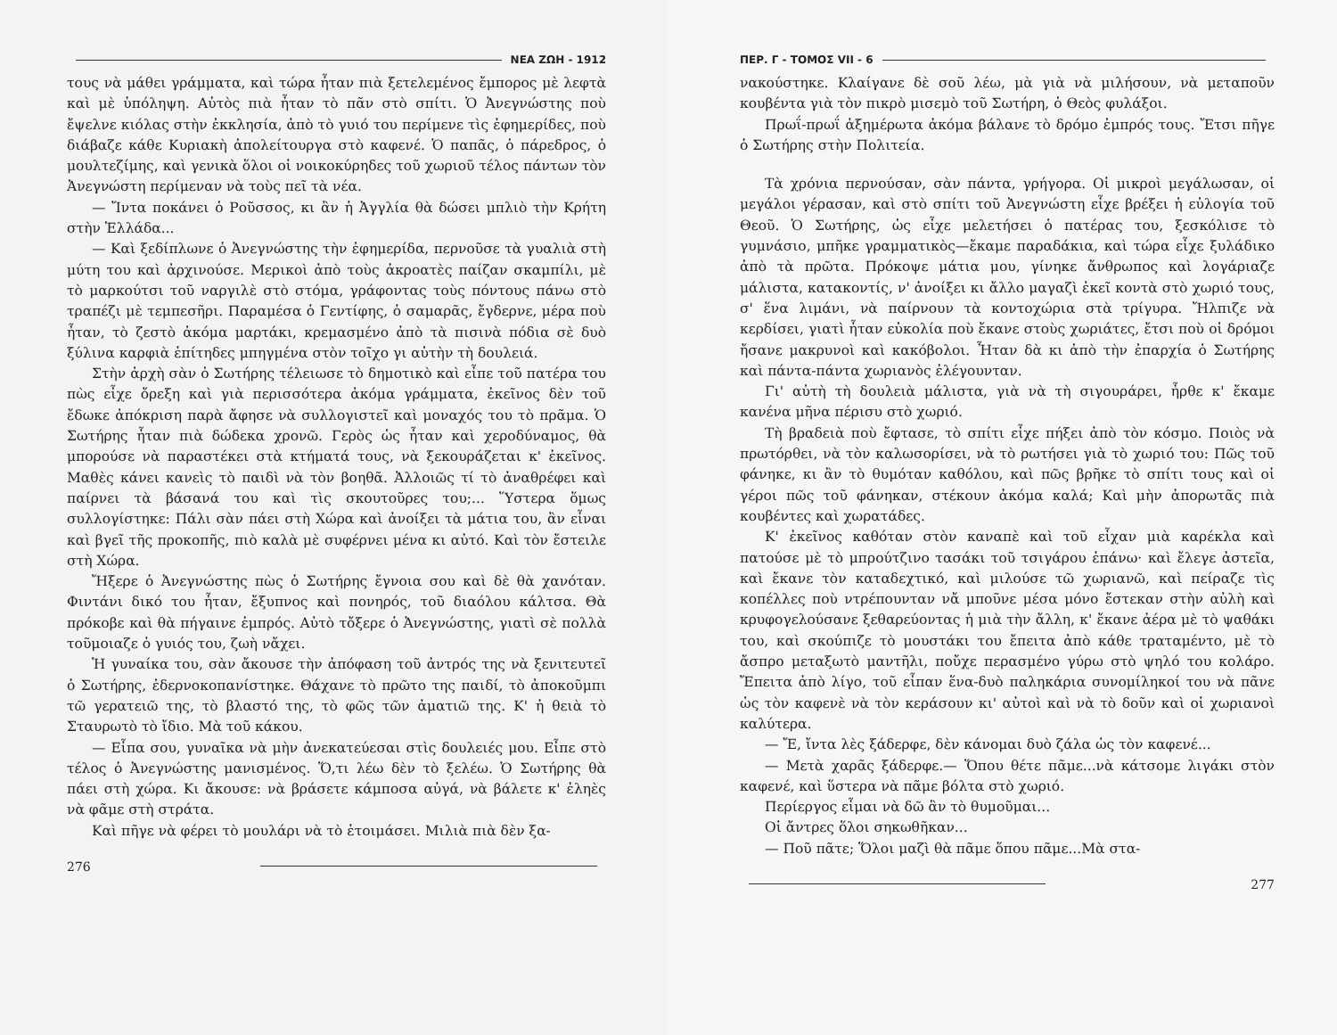ΝΕΑ ΖΩΗ - 1912
τους νὰ μάθει γράμματα, καὶ τώρα ἦταν πιὰ ξετελεμένος ἔμπορος μὲ λεφτὰ καὶ μὲ ὑπόληψη. Αὐτὸς πιὰ ἦταν τὸ πᾶν στὸ σπίτι. Ὁ Ἀνεγνώστης ποὺ ἔψελνε κιόλας στὴν ἐκκλησία, ἀπὸ τὸ γυιό του περίμενε τὶς ἐφημερίδες, ποὺ διάβαζε κάθε Κυριακὴ ἀπολείτουργα στὸ καφενέ. Ὁ παπᾶς, ὁ πάρεδρος, ὁ μουλτεζίμης, καὶ γενικὰ ὅλοι οἱ νοικοκύρηδες τοῦ χωριοῦ τέλος πάντων τὸν Ἀνεγνώστη περίμεναν νὰ τοὺς πεῖ τὰ νέα.
— Ἴντα ποκάνει ὁ Ροῦσσος, κι ἂν ἡ Ἀγγλία θὰ δώσει μπλιὸ τὴν Κρήτη στὴν Ἑλλάδα...
— Καὶ ξεδίπλωνε ὁ Ἀνεγνώστης τὴν ἐφημερίδα, περνοῦσε τὰ γυαλιὰ στὴ μύτη του καὶ ἀρχινούσε. Μερικοὶ ἀπὸ τοὺς ἀκροατὲς παίζαν σκαμπίλι, μὲ τὸ μαρκούτσι τοῦ ναργιλὲ στὸ στόμα, γράφοντας τοὺς πόντους πάνω στὸ τραπέζι μὲ τεμπεσῆρι. Παραμέσα ὁ Γεντίφης, ὁ σαμαρᾶς, ἔγδερνε, μέρα ποὺ ἦταν, τὸ ζεστὸ ἀκόμα μαρτάκι, κρεμασμένο ἀπὸ τὰ πισινὰ πόδια σὲ δυὸ ξύλινα καρφιὰ ἐπίτηδες μπηγμένα στὸν τοῖχο γι αὐτὴν τὴ δουλειά.
Στὴν ἀρχὴ σὰν ὁ Σωτήρης τέλειωσε τὸ δημοτικὸ καὶ εἶπε τοῦ πατέρα του πὼς εἶχε ὄρεξη καὶ γιὰ περισσότερα ἀκόμα γράμματα, ἐκεῖνος δὲν τοῦ ἔδωκε ἀπόκριση παρὰ ἄφησε νὰ συλλογιστεῖ καὶ μοναχός του τὸ πρᾶμα. Ὁ Σωτήρης ἦταν πιὰ δώδεκα χρονῶ. Γερὸς ὡς ἦταν καὶ χεροδύναμος, θὰ μπορούσε νὰ παραστέκει στὰ κτήματά τους, νὰ ξεκουράζεται κ' ἐκεῖνος. Μαθὲς κάνει κανεὶς τὸ παιδὶ νὰ τὸν βοηθᾶ. Ἀλλοιῶς τί τὸ ἀναθρέφει καὶ παίρνει τὰ βάσανά του καὶ τὶς σκουτοῦρες του;... Ὕστερα ὅμως συλλογίστηκε: Πάλι σὰν πάει στὴ Χώρα καὶ ἀνοίξει τὰ μάτια του, ἂν εἶναι καὶ βγεῖ τῆς προκοπῆς, πιὸ καλὰ μὲ συφέρνει μένα κι αὐτό. Καὶ τὸν ἔστειλε στὴ Χώρα.
Ἤξερε ὁ Ἀνεγνώστης πὼς ὁ Σωτήρης ἔγνοια σου καὶ δὲ θὰ χανόταν. Φιντάνι δικό του ἦταν, ἔξυπνος καὶ πονηρός, τοῦ διαόλου κάλτσα. Θὰ πρόκοβε καὶ θὰ πήγαινε ἐμπρός. Αὐτὸ τὄξερε ὁ Ἀνεγνώστης, γιατὶ σὲ πολλὰ τοῦμοιαζε ὁ γυιός του, ζωὴ νἄχει.
Ἡ γυναίκα του, σὰν ἄκουσε τὴν ἀπόφαση τοῦ ἀντρός της νὰ ξενιτευτεῖ ὁ Σωτήρης, ἐδερνοκοπανίστηκε. Θάχανε τὸ πρῶτο της παιδί, τὸ ἀποκοῦμπι τῶ γερατειῶ της, τὸ βλαστό της, τὸ φῶς τῶν ἀματιῶ της. Κ' ἡ θειὰ τὸ Σταυρωτὸ τὸ ἴδιο. Μὰ τοῦ κάκου.
— Εἶπα σου, γυναῖκα νὰ μὴν ἀνεκατεύεσαι στὶς δουλειές μου. Εἶπε στὸ τέλος ὁ Ἀνεγνώστης μανισμένος. Ὅ,τι λέω δὲν τὸ ξελέω. Ὁ Σωτήρης θὰ πάει στὴ χώρα. Κι ἄκουσε: νὰ βράσετε κάμποσα αὐγά, νὰ βάλετε κ' ἐληὲς νὰ φᾶμε στὴ στράτα.
Καὶ πῆγε νὰ φέρει τὸ μουλάρι νὰ τὸ ἑτοιμάσει. Μιλιὰ πιὰ δὲν ξα-
276
ΠΕΡ. Γ - ΤΟΜΟΣ VII - 6
νακούστηκε. Κλαίγανε δὲ σοῦ λέω, μὰ γιὰ νὰ μιλήσουν, νὰ μεταποῦν κουβέντα γιὰ τὸν πικρὸ μισεμὸ τοῦ Σωτήρη, ὁ Θεὸς φυλάξοι.
Πρωΐ-πρωΐ ἀξημέρωτα ἀκόμα βάλανε τὸ δρόμο ἐμπρός τους. Ἔτσι πῆγε ὁ Σωτήρης στὴν Πολιτεία.
Τὰ χρόνια περνούσαν, σὰν πάντα, γρήγορα. Οἱ μικροὶ μεγάλωσαν, οἱ μεγάλοι γέρασαν, καὶ στὸ σπίτι τοῦ Ἀνεγνώστη εἶχε βρέξει ἡ εὐλογία τοῦ Θεοῦ. Ὁ Σωτήρης, ὡς εἶχε μελετήσει ὁ πατέρας του, ξεσκόλισε τὸ γυμνάσιο, μπῆκε γραμματικὸς—ἔκαμε παραδάκια, καὶ τώρα εἶχε ξυλάδικο ἀπὸ τὰ πρῶτα. Πρόκοψε μάτια μου, γίνηκε ἄνθρωπος καὶ λογάριαζε μάλιστα, κατακοντίς, ν' ἀνοίξει κι ἄλλο μαγαζὶ ἐκεῖ κοντὰ στὸ χωριό τους, σ' ἕνα λιμάνι, νὰ παίρνουν τὰ κοντοχώρια στὰ τρίγυρα. Ἤλπιζε νὰ κερδίσει, γιατὶ ἦταν εὐκολία ποὺ ἔκανε στοὺς χωριάτες, ἔτσι ποὺ οἱ δρόμοι ἤσανε μακρυνοὶ καὶ κακόβολοι. Ἦταν δὰ κι ἀπὸ τὴν ἐπαρχία ὁ Σωτήρης καὶ πάντα-πάντα χωριανὸς ἐλέγουνταν.
Γι' αὐτὴ τὴ δουλειὰ μάλιστα, γιὰ νὰ τὴ σιγουράρει, ἦρθε κ' ἔκαμε κανένα μῆνα πέρισυ στὸ χωριό.
Τὴ βραδειὰ ποὺ ἔφτασε, τὸ σπίτι εἶχε πήξει ἀπὸ τὸν κόσμο. Ποιὸς νὰ πρωτόρθει, νὰ τὸν καλωσορίσει, νὰ τὸ ρωτήσει γιὰ τὸ χωριό του: Πῶς τοῦ φάνηκε, κι ἂν τὸ θυμόταν καθόλου, καὶ πῶς βρῆκε τὸ σπίτι τους καὶ οἱ γέροι πῶς τοῦ φάνηκαν, στέκουν ἀκόμα καλά; Καὶ μὴν ἀπορωτᾶς πιὰ κουβέντες καὶ χωρατάδες.
Κ' ἐκεῖνος καθόταν στὸν καναπὲ καὶ τοῦ εἶχαν μιὰ καρέκλα καὶ πατούσε μὲ τὸ μπρούτζινο τασάκι τοῦ τσιγάρου ἐπάνω· καὶ ἔλεγε ἀστεῖα, καὶ ἔκανε τὸν καταδεχτικό, καὶ μιλούσε τῶ χωριανῶ, καὶ πείραζε τὶς κοπέλλες ποὺ ντρέπουνταν νἄ μποῦνε μέσα μόνο ἔστεκαν στὴν αὐλὴ καὶ κρυφογελούσανε ξεθαρεύοντας ἡ μιὰ τὴν ἄλλη, κ' ἔκανε ἀέρα μὲ τὸ ψαθάκι του, καὶ σκούπιζε τὸ μουστάκι του ἔπειτα ἀπὸ κάθε τραταμέντο, μὲ τὸ ἄσπρο μεταξωτὸ μαντῆλι, ποὔχε περασμένο γύρω στὸ ψηλό του κολάρο. Ἔπειτα ἀπὸ λίγο, τοῦ εἶπαν ἕνα-δυὸ παληκάρια συνομίληκοί του νὰ πᾶνε ὡς τὸν καφενὲ νὰ τὸν κεράσουν κι' αὐτοὶ καὶ νὰ τὸ δοῦν καὶ οἱ χωριανοὶ καλύτερα.
— Ἔ, ἴντα λὲς ξάδερφε, δὲν κάνομαι δυὸ ζάλα ὡς τὸν καφενέ...
— Μετὰ χαρᾶς ξάδερφε.— Ὅπου θέτε πᾶμε...νὰ κάτσομε λιγάκι στὸν καφενέ, καὶ ὕστερα νὰ πᾶμε βόλτα στὸ χωριό.
Περίεργος εἶμαι νὰ δῶ ἂν τὸ θυμοῦμαι...
Οἱ ἄντρες ὅλοι σηκωθῆκαν...
— Ποῦ πᾶτε; Ὅλοι μαζὶ θὰ πᾶμε ὅπου πᾶμε...Μὰ στα-
277